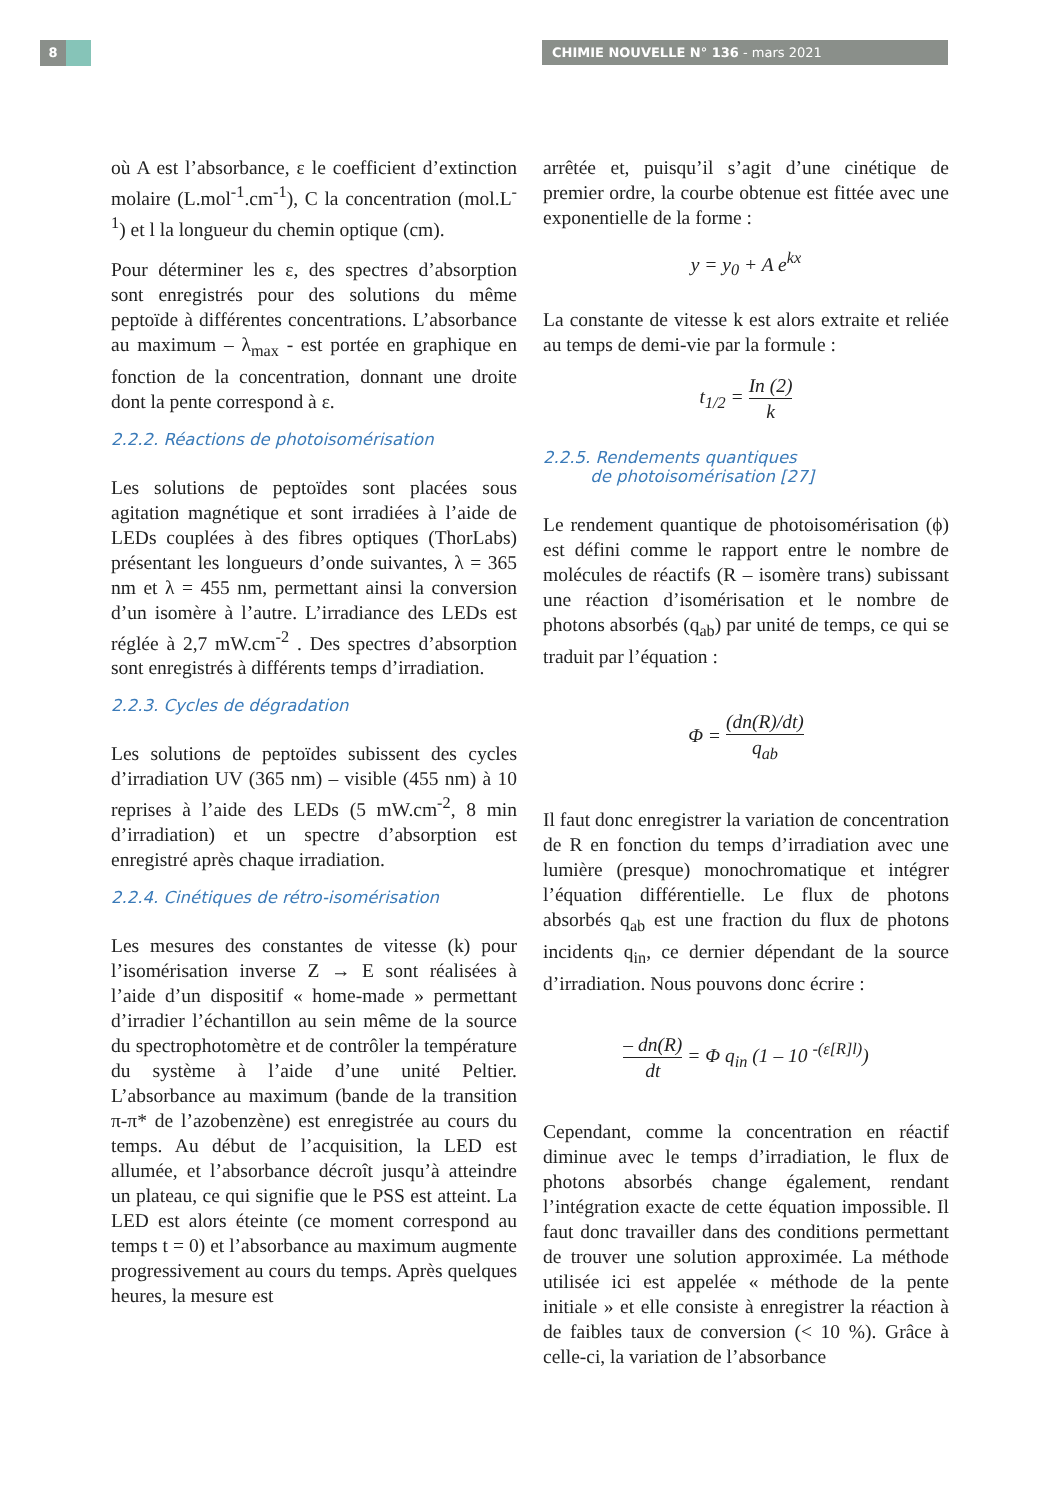8 CHIMIE NOUVELLE N° 136 - mars 2021
où A est l’absorbance, ε le coefficient d’extinction molaire (L.mol<sup>-1</sup>.cm<sup>-1</sup>), C la concentration (mol.L<sup>-1</sup>) et l la longueur du chemin optique (cm).
Pour déterminer les ε, des spectres d’absorption sont enregistrés pour des solutions du même peptoïde à différentes concentrations. L’absorbance au maximum – λ<sub>max</sub> - est portée en graphique en fonction de la concentration, donnant une droite dont la pente correspond à ε.
2.2.2. Réactions de photoisomérisation
Les solutions de peptoïdes sont placées sous agitation magnétique et sont irradiées à l’aide de LEDs couplées à des fibres optiques (ThorLabs) présentant les longueurs d’onde suivantes, λ = 365 nm et λ = 455 nm, permettant ainsi la conversion d’un isomère à l’autre. L’irradiance des LEDs est réglée à 2,7 mW.cm<sup>-2</sup> . Des spectres d’absorption sont enregistrés à différents temps d’irradiation.
2.2.3. Cycles de dégradation
Les solutions de peptoïdes subissent des cycles d’irradiation UV (365 nm) – visible (455 nm) à 10 reprises à l’aide des LEDs (5 mW.cm<sup>-2</sup>, 8 min d’irradiation) et un spectre d’absorption est enregistré après chaque irradiation.
2.2.4. Cinétiques de rétro-isomérisation
Les mesures des constantes de vitesse (k) pour l’isomérisation inverse Z → E sont réalisées à l’aide d’un dispositif « home-made » permettant d’irradier l’échantillon au sein même de la source du spectrophotomètre et de contrôler la température du système à l’aide d’une unité Peltier. L’absorbance au maximum (bande de la transition π-π* de l’azobenzène) est enregistrée au cours du temps. Au début de l’acquisition, la LED est allumée, et l’absorbance décroît jusqu’à atteindre un plateau, ce qui signifie que le PSS est atteint. La LED est alors éteinte (ce moment correspond au temps t = 0) et l’absorbance au maximum augmente progressivement au cours du temps. Après quelques heures, la mesure est
arrêtée et, puisqu’il s’agit d’une cinétique de premier ordre, la courbe obtenue est fittée avec une exponentielle de la forme :
y = y<sub>0</sub> + A e<sup>kx</sup>
La constante de vitesse k est alors extraite et reliée au temps de demi-vie par la formule :
t<sub>1/2</sub> = In (2) k
2.2.5. Rendements quantiques
de photoisomérisation [27]
Le rendement quantique de photoisomérisation (ϕ) est défini comme le rapport entre le nombre de molécules de réactifs (R – isomère trans) subissant une réaction d’isomérisation et le nombre de photons absorbés (q<sub>ab</sub>) par unité de temps, ce qui se traduit par l’équation :
Φ = (dn(R)/dt) q<sub>ab</sub>
Il faut donc enregistrer la variation de concentration de R en fonction du temps d’irradiation avec une lumière (presque) monochromatique et intégrer l’équation différentielle. Le flux de photons absorbés q<sub>ab</sub> est une fraction du flux de photons incidents q<sub>in</sub>, ce dernier dépendant de la source d’irradiation. Nous pouvons donc écrire :
– dn(R) dt = Φ q<sub>in</sub> (1 – 10 <sup>-(ε[R]l)</sup>)
Cependant, comme la concentration en réactif diminue avec le temps d’irradiation, le flux de photons absorbés change également, rendant l’intégration exacte de cette équation impossible. Il faut donc travailler dans des conditions permettant de trouver une solution approximée. La méthode utilisée ici est appelée « méthode de la pente initiale » et elle consiste à enregistrer la réaction à de faibles taux de conversion (< 10 %). Grâce à celle-ci, la variation de l’absorbance